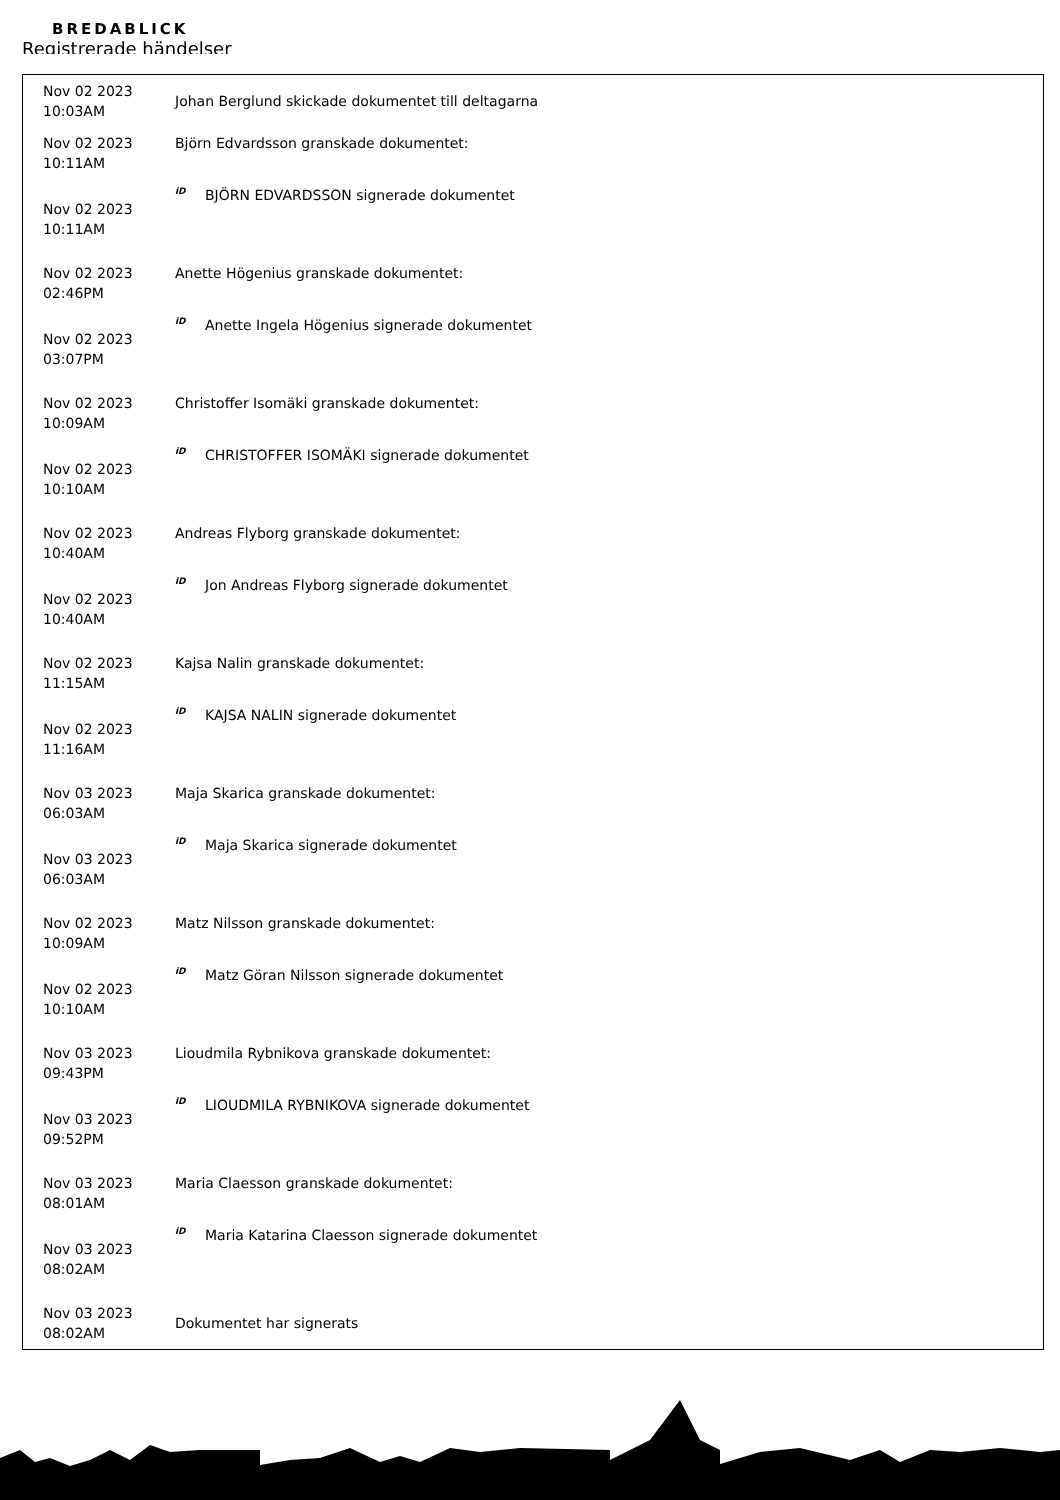BREDABLICK
Registrerade händelser
| Nov 02 2023 10:03AM | Johan Berglund skickade dokumentet till deltagarna |
| Nov 02 2023 10:11AM | Björn Edvardsson granskade dokumentet: |
| Nov 02 2023 10:11AM | iD BJÖRN EDVARDSSON signerade dokumentet |
| Nov 02 2023 02:46PM | Anette Högenius granskade dokumentet: |
| Nov 02 2023 03:07PM | iD Anette Ingela Högenius signerade dokumentet |
| Nov 02 2023 10:09AM | Christoffer Isomäki granskade dokumentet: |
| Nov 02 2023 10:10AM | iD CHRISTOFFER ISOMÄKI signerade dokumentet |
| Nov 02 2023 10:40AM | Andreas Flyborg granskade dokumentet: |
| Nov 02 2023 10:40AM | iD Jon Andreas Flyborg signerade dokumentet |
| Nov 02 2023 11:15AM | Kajsa Nalin granskade dokumentet: |
| Nov 02 2023 11:16AM | iD KAJSA NALIN signerade dokumentet |
| Nov 03 2023 06:03AM | Maja Skarica granskade dokumentet: |
| Nov 03 2023 06:03AM | iD Maja Skarica signerade dokumentet |
| Nov 02 2023 10:09AM | Matz Nilsson granskade dokumentet: |
| Nov 02 2023 10:10AM | iD Matz Göran Nilsson signerade dokumentet |
| Nov 03 2023 09:43PM | Lioudmila Rybnikova granskade dokumentet: |
| Nov 03 2023 09:52PM | iD LIOUDMILA RYBNIKOVA signerade dokumentet |
| Nov 03 2023 08:01AM | Maria Claesson granskade dokumentet: |
| Nov 03 2023 08:02AM | iD Maria Katarina Claesson signerade dokumentet |
| Nov 03 2023 08:02AM | Dokumentet har signerats |